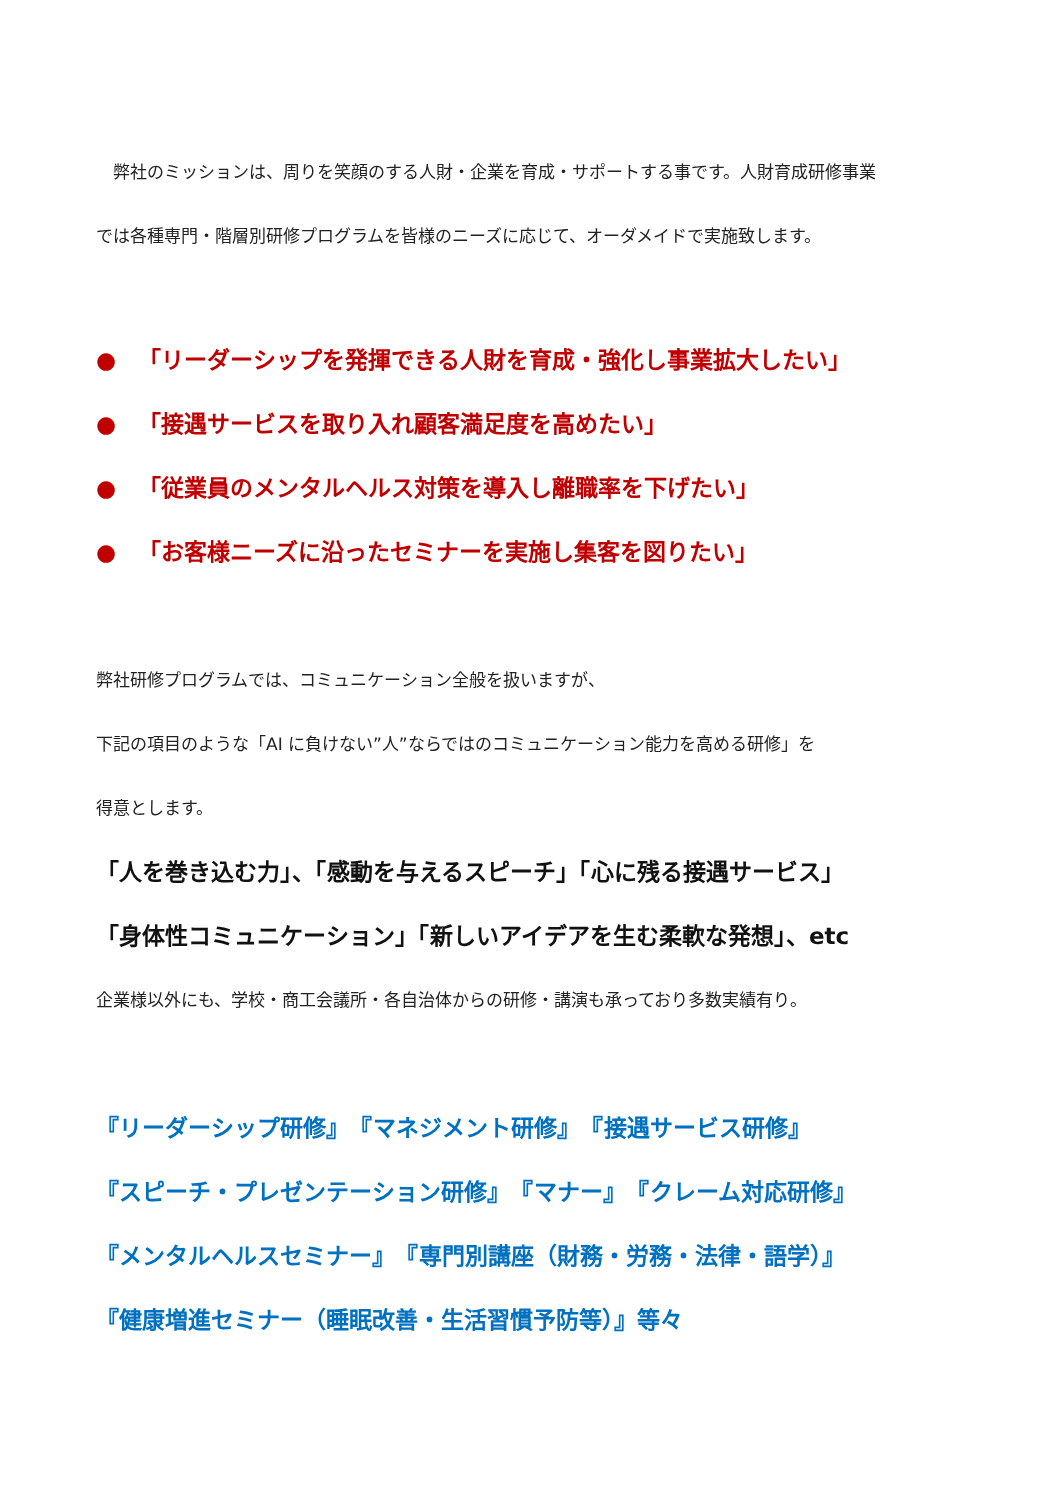弊社のミッションは、周りを笑顔のする人財・企業を育成・サポートする事です。人財育成研修事業
では各種専門・階層別研修プログラムを皆様のニーズに応じて、オーダメイドで実施致します。
● 「リーダーシップを発揮できる人財を育成・強化し事業拡大したい」
● 「接遇サービスを取り入れ顧客満足度を高めたい」
● 「従業員のメンタルヘルス対策を導入し離職率を下げたい」
● 「お客様ニーズに沿ったセミナーを実施し集客を図りたい」
弊社研修プログラムでは、コミュニケーション全般を扱いますが、
下記の項目のような「AI に負けない”人”ならではのコミュニケーション能力を高める研修」を
得意とします。
「人を巻き込む力」、「感動を与えるスピーチ」「心に残る接遇サービス」
「身体性コミュニケーション」「新しいアイデアを生む柔軟な発想」、etc
企業様以外にも、学校・商工会議所・各自治体からの研修・講演も承っており多数実績有り。
『リーダーシップ研修』　『マネジメント研修』　『接遇サービス研修』
『スピーチ・プレゼンテーション研修』　『マナー』　『クレーム対応研修』
『メンタルヘルスセミナー』　『専門別講座（財務・労務・法律・語学）』
『健康増進セミナー（睡眠改善・生活習慣予防等）』等々